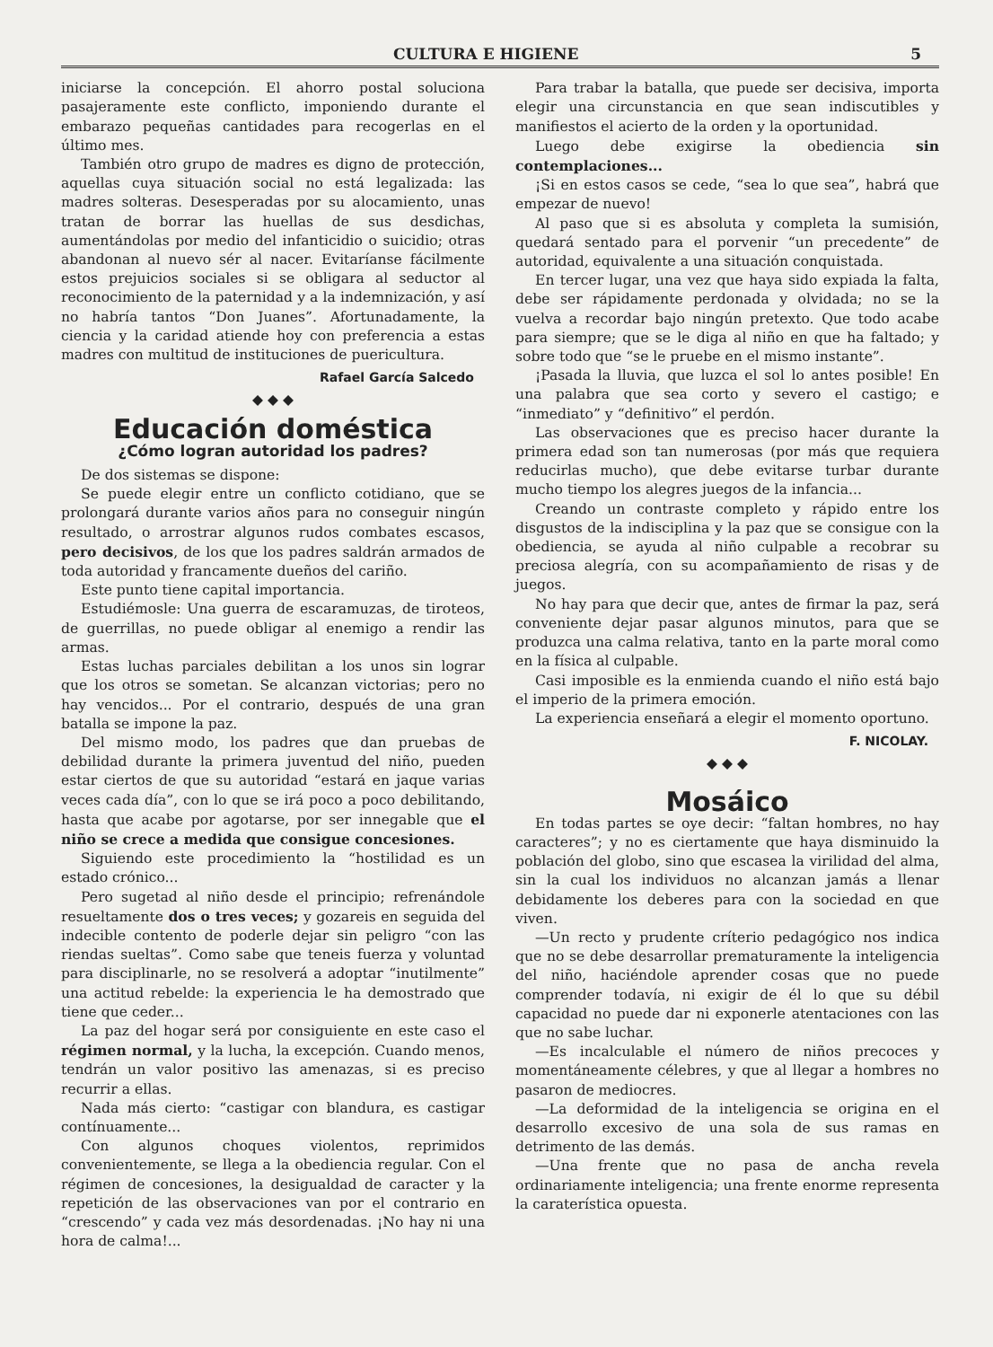CULTURA E HIGIENE 5
iniciarse la concepción. El ahorro postal soluciona pasajeramente este conflicto, imponiendo durante el embarazo pequeñas cantidades para recogerlas en el último mes.
También otro grupo de madres es digno de protección, aquellas cuya situación social no está legalizada: las madres solteras. Desesperadas por su alocamiento, unas tratan de borrar las huellas de sus desdichas, aumentándolas por medio del infanticidio o suicidio; otras abandonan al nuevo sér al nacer. Evitaríanse fácilmente estos prejuicios sociales si se obligara al seductor al reconocimiento de la paternidad y a la indemnización, y así no habría tantos “Don Juanes”. Afortunadamente, la ciencia y la caridad atiende hoy con preferencia a estas madres con multitud de instituciones de puericultura.
Rafael García Salcedo
◆ ◆ ◆
Educación doméstica
¿Cómo logran autoridad los padres?
De dos sistemas se dispone:
Se puede elegir entre un conflicto cotidiano, que se prolongará durante varios años para no conseguir ningún resultado, o arrostrar algunos rudos combates escasos, pero decisivos, de los que los padres saldrán armados de toda autoridad y francamente dueños del cariño.
Este punto tiene capital importancia.
Estudiémosle: Una guerra de escaramuzas, de tiroteos, de guerrillas, no puede obligar al enemigo a rendir las armas.
Estas luchas parciales debilitan a los unos sin lograr que los otros se sometan. Se alcanzan victorias; pero no hay vencidos... Por el contrario, después de una gran batalla se impone la paz.
Del mismo modo, los padres que dan pruebas de debilidad durante la primera juventud del niño, pueden estar ciertos de que su autoridad “estará en jaque varias veces cada día”, con lo que se irá poco a poco debilitando, hasta que acabe por agotarse, por ser innegable que el niño se crece a medida que consigue concesiones.
Siguiendo este procedimiento la “hostilidad es un estado crónico...
Pero sugetad al niño desde el principio; refrenándole resueltamente dos o tres veces; y gozareis en seguida del indecible contento de poderle dejar sin peligro “con las riendas sueltas”. Como sabe que teneis fuerza y voluntad para disciplinarle, no se resolverá a adoptar “inutilmente” una actitud rebelde: la experiencia le ha demostrado que tiene que ceder...
La paz del hogar será por consiguiente en este caso el régimen normal, y la lucha, la excepción. Cuando menos, tendrán un valor positivo las amenazas, si es preciso recurrir a ellas.
Nada más cierto: “castigar con blandura, es castigar contínuamente...
Con algunos choques violentos, reprimidos convenientemente, se llega a la obediencia regular. Con el régimen de concesiones, la desigualdad de caracter y la repetición de las observaciones van por el contrario en “crescendo” y cada vez más desordenadas. ¡No hay ni una hora de calma!...
Para trabar la batalla, que puede ser decisiva, importa elegir una circunstancia en que sean indiscutibles y manifiestos el acierto de la orden y la oportunidad.
Luego debe exigirse la obediencia sin contemplaciones...
¡Si en estos casos se cede, “sea lo que sea”, habrá que empezar de nuevo!
Al paso que si es absoluta y completa la sumisión, quedará sentado para el porvenir “un precedente” de autoridad, equivalente a una situación conquistada.
En tercer lugar, una vez que haya sido expiada la falta, debe ser rápidamente perdonada y olvidada; no se la vuelva a recordar bajo ningún pretexto. Que todo acabe para siempre; que se le diga al niño en que ha faltado; y sobre todo que “se le pruebe en el mismo instante”.
¡Pasada la lluvia, que luzca el sol lo antes posible! En una palabra que sea corto y severo el castigo; e “inmediato” y “definitivo” el perdón.
Las observaciones que es preciso hacer durante la primera edad son tan numerosas (por más que requiera reducirlas mucho), que debe evitarse turbar durante mucho tiempo los alegres juegos de la infancia...
Creando un contraste completo y rápido entre los disgustos de la indisciplina y la paz que se consigue con la obediencia, se ayuda al niño culpable a recobrar su preciosa alegría, con su acompañamiento de risas y de juegos.
No hay para que decir que, antes de firmar la paz, será conveniente dejar pasar algunos minutos, para que se produzca una calma relativa, tanto en la parte moral como en la física al culpable.
Casi imposible es la enmienda cuando el niño está bajo el imperio de la primera emoción.
La experiencia enseñará a elegir el momento oportuno.
F. NICOLAY.
◆ ◆ ◆
Mosáico
En todas partes se oye decir: “faltan hombres, no hay caracteres”; y no es ciertamente que haya disminuido la población del globo, sino que escasea la virilidad del alma, sin la cual los individuos no alcanzan jamás a llenar debidamente los deberes para con la sociedad en que viven.
—Un recto y prudente críterio pedagógico nos indica que no se debe desarrollar prematuramente la inteligencia del niño, haciéndole aprender cosas que no puede comprender todavía, ni exigir de él lo que su débil capacidad no puede dar ni exponerle atentaciones con las que no sabe luchar.
—Es incalculable el número de niños precoces y momentáneamente célebres, y que al llegar a hombres no pasaron de mediocres.
—La deformidad de la inteligencia se origina en el desarrollo excesivo de una sola de sus ramas en detrimento de las demás.
—Una frente que no pasa de ancha revela ordinariamente inteligencia; una frente enorme representa la caraterística opuesta.